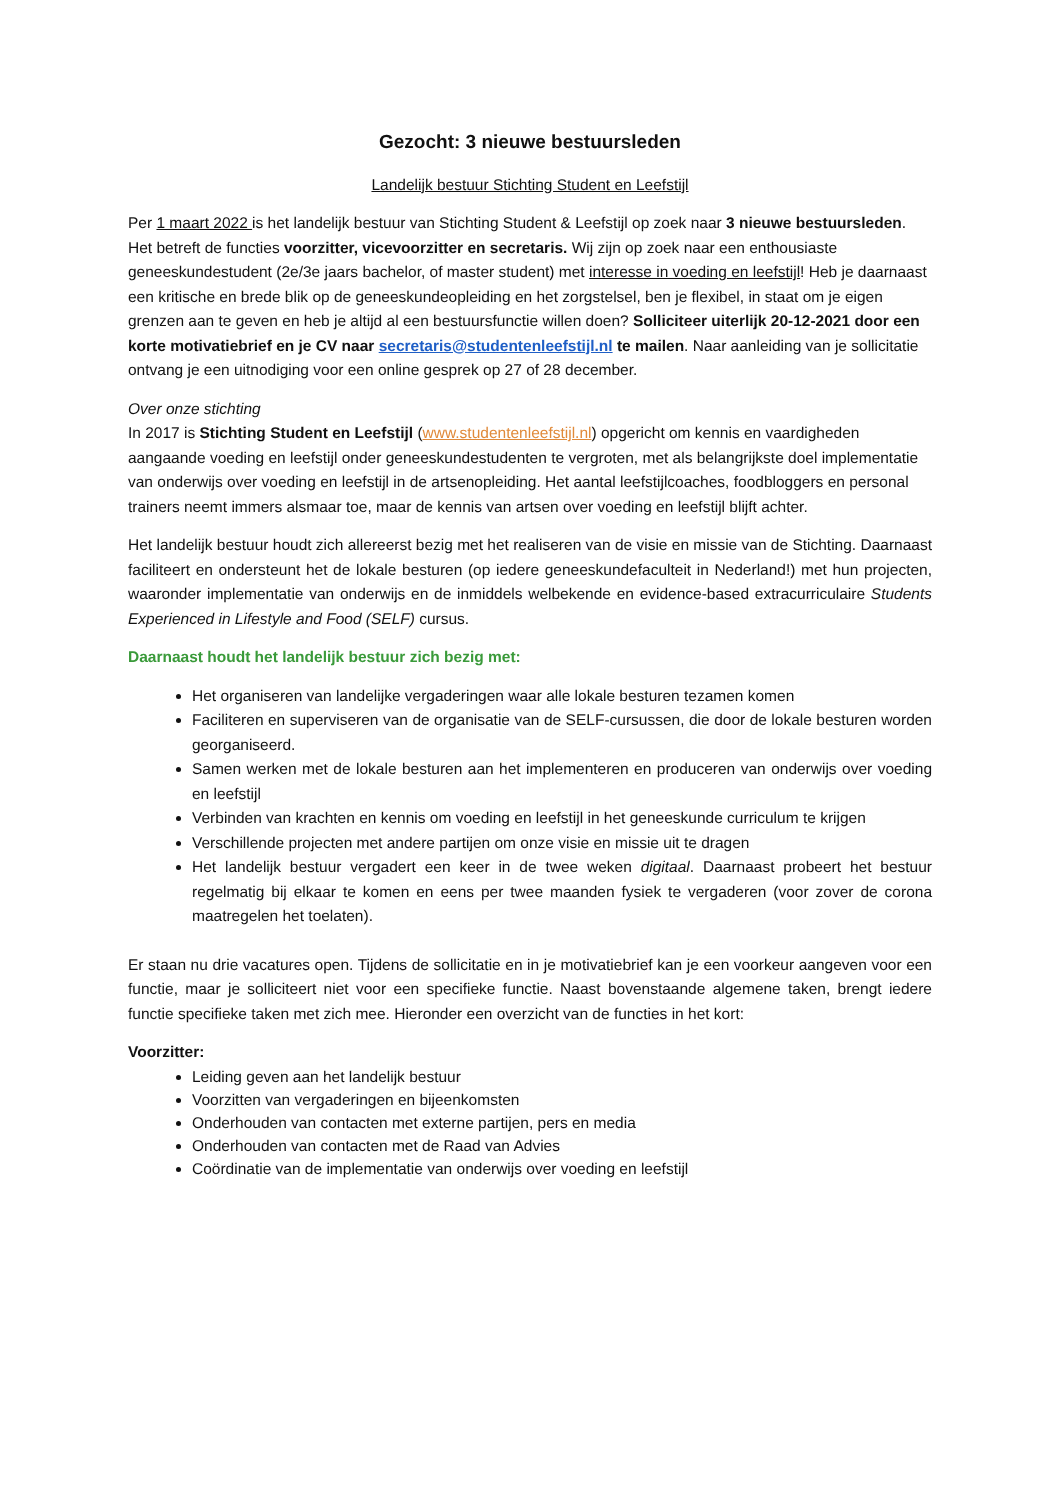Gezocht: 3 nieuwe bestuursleden
Landelijk bestuur Stichting Student en Leefstijl
Per 1 maart 2022 is het landelijk bestuur van Stichting Student & Leefstijl op zoek naar 3 nieuwe bestuursleden. Het betreft de functies voorzitter, vicevoorzitter en secretaris. Wij zijn op zoek naar een enthousiaste geneeskundestudent (2e/3e jaars bachelor, of master student) met interesse in voeding en leefstijl! Heb je daarnaast een kritische en brede blik op de geneeskundeopleiding en het zorgstelsel, ben je flexibel, in staat om je eigen grenzen aan te geven en heb je altijd al een bestuursfunctie willen doen? Solliciteer uiterlijk 20-12-2021 door een korte motivatiebrief en je CV naar secretaris@studentenleefstijl.nl te mailen. Naar aanleiding van je sollicitatie ontvang je een uitnodiging voor een online gesprek op 27 of 28 december.
Over onze stichting
In 2017 is Stichting Student en Leefstijl (www.studentenleefstijl.nl) opgericht om kennis en vaardigheden aangaande voeding en leefstijl onder geneeskundestudenten te vergroten, met als belangrijkste doel implementatie van onderwijs over voeding en leefstijl in de artsenopleiding. Het aantal leefstijlcoaches, foodbloggers en personal trainers neemt immers alsmaar toe, maar de kennis van artsen over voeding en leefstijl blijft achter.
Het landelijk bestuur houdt zich allereerst bezig met het realiseren van de visie en missie van de Stichting. Daarnaast faciliteert en ondersteunt het de lokale besturen (op iedere geneeskundefaculteit in Nederland!) met hun projecten, waaronder implementatie van onderwijs en de inmiddels welbekende en evidence-based extracurriculaire Students Experienced in Lifestyle and Food (SELF) cursus.
Daarnaast houdt het landelijk bestuur zich bezig met:
Het organiseren van landelijke vergaderingen waar alle lokale besturen tezamen komen
Faciliteren en superviseren van de organisatie van de SELF-cursussen, die door de lokale besturen worden georganiseerd.
Samen werken met de lokale besturen aan het implementeren en produceren van onderwijs over voeding en leefstijl
Verbinden van krachten en kennis om voeding en leefstijl in het geneeskunde curriculum te krijgen
Verschillende projecten met andere partijen om onze visie en missie uit te dragen
Het landelijk bestuur vergadert een keer in de twee weken digitaal. Daarnaast probeert het bestuur regelmatig bij elkaar te komen en eens per twee maanden fysiek te vergaderen (voor zover de corona maatregelen het toelaten).
Er staan nu drie vacatures open. Tijdens de sollicitatie en in je motivatiebrief kan je een voorkeur aangeven voor een functie, maar je solliciteert niet voor een specifieke functie. Naast bovenstaande algemene taken, brengt iedere functie specifieke taken met zich mee. Hieronder een overzicht van de functies in het kort:
Voorzitter:
Leiding geven aan het landelijk bestuur
Voorzitten van vergaderingen en bijeenkomsten
Onderhouden van contacten met externe partijen, pers en media
Onderhouden van contacten met de Raad van Advies
Coördinatie van de implementatie van onderwijs over voeding en leefstijl